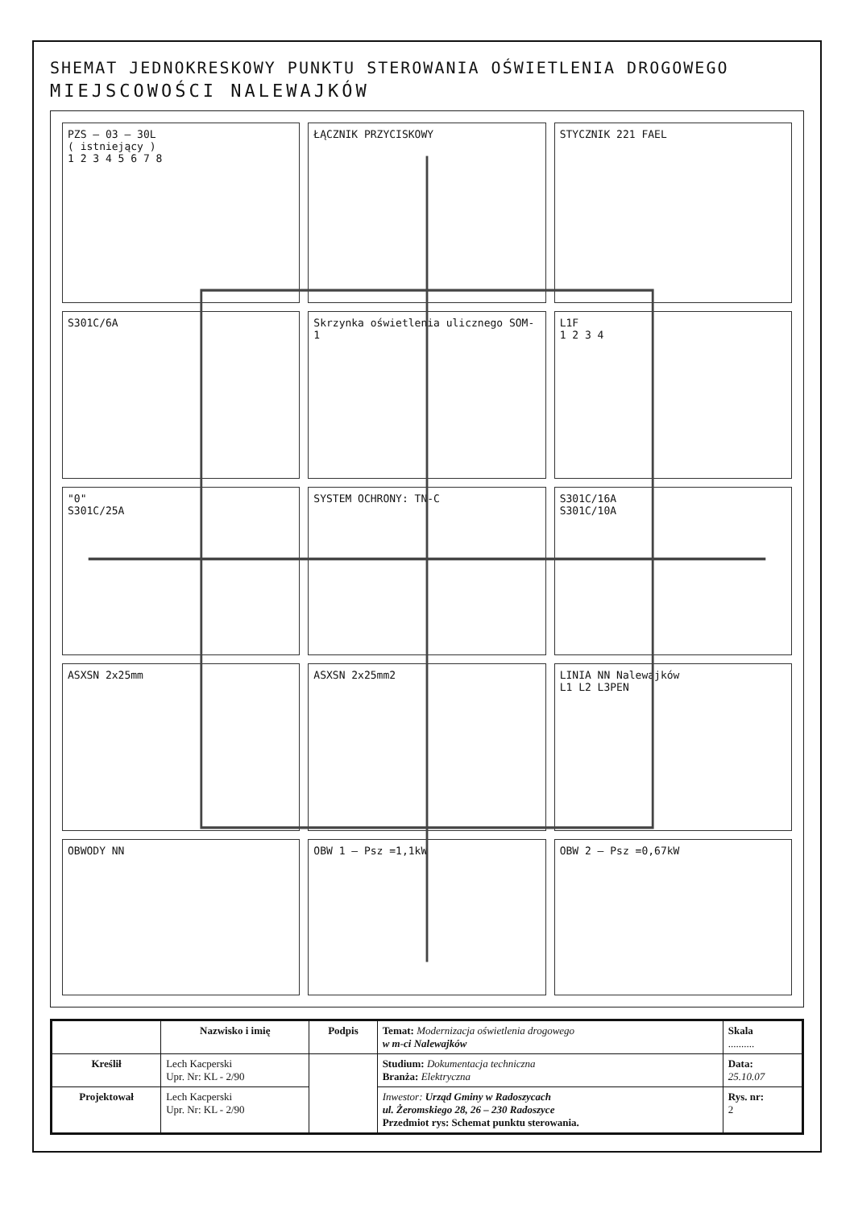SHEMAT JEDNOKRESKOWY PUNKTU STEROWANIA OŚWIETLENIA DROGOWEGO
MIEJSCOWOŚCI NALEWAJKÓW
PZS – 03 – 30L
( istniejący )
1 2 3 4 5 6 7 8
ŁĄCZNIK PRZYCISKOWY
STYCZNIK 221 FAEL
S301C/6A
Skrzynka oświetlenia ulicznego SOM-1
L1F
1 2 3 4
"0"
S301C/25A
SYSTEM OCHRONY: TN-C
S301C/16A
S301C/10A
ASXSN 2x25mm
ASXSN 2x25mm2
LINIA NN Nalewajków
L1 L2 L3PEN
OBWODY NN
OBW 1 – Psz =1,1kW
OBW 2 – Psz =0,67kW
| | Nazwisko i imię | Podpis | Temat: Modernizacja oświetlenia drogowego w m-ci Nalewajków | Skala .......... |
| Kreślił | Lech Kacperski Upr. Nr: KL - 2/90 | | Studium: Dokumentacja techniczna Branża: Elektryczna | Data: 25.10.07 |
| Projektował | Lech Kacperski Upr. Nr: KL - 2/90 | | Inwestor: Urząd Gminy w Radoszycach ul. Żeromskiego 28, 26 – 230 Radoszyce Przedmiot rys: Schemat punktu sterowania. | Rys. nr: 2 |